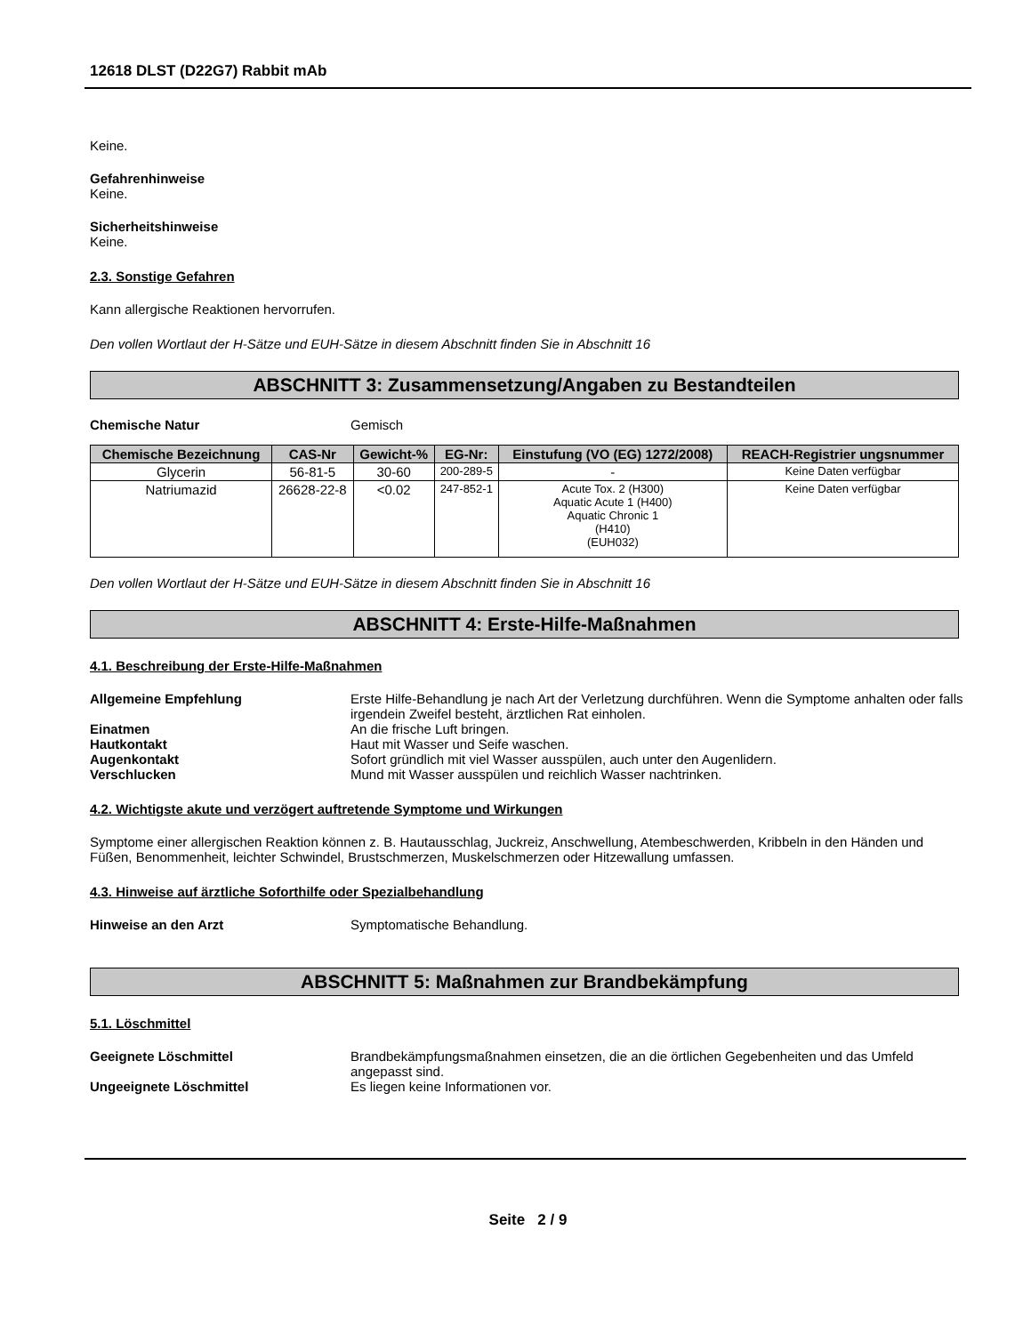12618 DLST (D22G7) Rabbit mAb
Keine.
Gefahrenhinweise
Keine.
Sicherheitshinweise
Keine.
2.3. Sonstige Gefahren
Kann allergische Reaktionen hervorrufen.
Den vollen Wortlaut der H-Sätze und EUH-Sätze in diesem Abschnitt finden Sie in Abschnitt 16
ABSCHNITT 3: Zusammensetzung/Angaben zu Bestandteilen
Chemische Natur Gemisch
| Chemische Bezeichnung | CAS-Nr | Gewicht-% | EG-Nr: | Einstufung (VO (EG) 1272/2008) | REACH-Registrier ungsnummer |
| --- | --- | --- | --- | --- | --- |
| Glycerin | 56-81-5 | 30-60 | 200-289-5 | - | Keine Daten verfügbar |
| Natriumazid | 26628-22-8 | <0.02 | 247-852-1 | Acute Tox. 2 (H300) Aquatic Acute 1 (H400) Aquatic Chronic 1 (H410) (EUH032) | Keine Daten verfügbar |
Den vollen Wortlaut der H-Sätze und EUH-Sätze in diesem Abschnitt finden Sie in Abschnitt 16
ABSCHNITT 4: Erste-Hilfe-Maßnahmen
4.1. Beschreibung der Erste-Hilfe-Maßnahmen
Allgemeine Empfehlung Erste Hilfe-Behandlung je nach Art der Verletzung durchführen. Wenn die Symptome anhalten oder falls irgendein Zweifel besteht, ärztlichen Rat einholen.
Einatmen An die frische Luft bringen.
Hautkontakt Haut mit Wasser und Seife waschen.
Augenkontakt Sofort gründlich mit viel Wasser ausspülen, auch unter den Augenlidern.
Verschlucken Mund mit Wasser ausspülen und reichlich Wasser nachtrinken.
4.2. Wichtigste akute und verzögert auftretende Symptome und Wirkungen
Symptome einer allergischen Reaktion können z. B. Hautausschlag, Juckreiz, Anschwellung, Atembeschwerden, Kribbeln in den Händen und Füßen, Benommenheit, leichter Schwindel, Brustschmerzen, Muskelschmerzen oder Hitzewallung umfassen.
4.3. Hinweise auf ärztliche Soforthilfe oder Spezialbehandlung
Hinweise an den Arzt Symptomatische Behandlung.
ABSCHNITT 5: Maßnahmen zur Brandbekämpfung
5.1. Löschmittel
Geeignete Löschmittel Brandbekämpfungsmaßnahmen einsetzen, die an die örtlichen Gegebenheiten und das Umfeld angepasst sind.
Ungeeignete Löschmittel Es liegen keine Informationen vor.
Seite 2 / 9